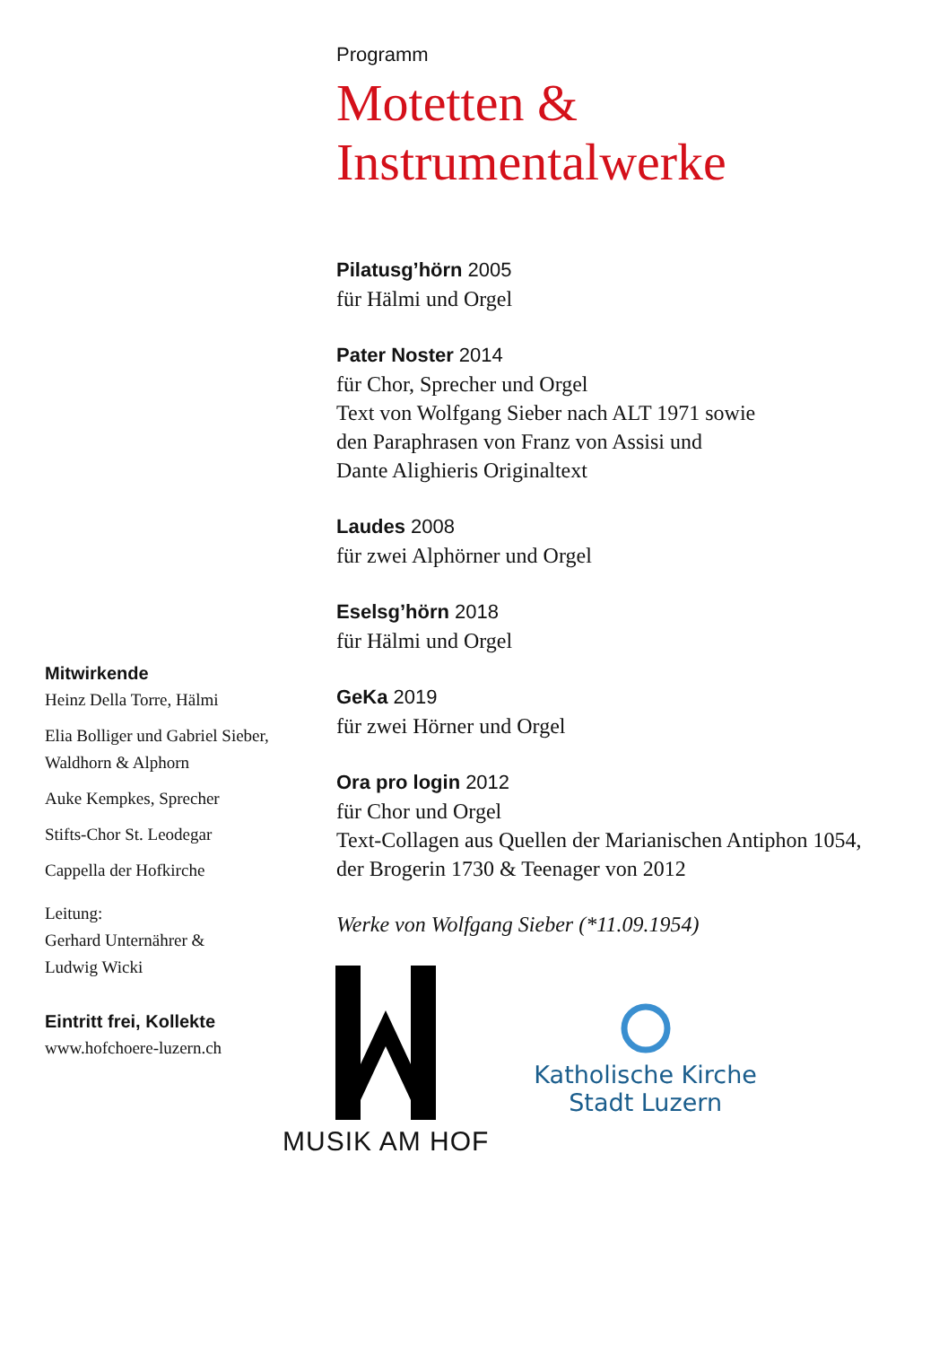Mitwirkende
Heinz Della Torre, Hälmi
Elia Bolliger und Gabriel Sieber,
Waldhorn & Alphorn
Auke Kempkes, Sprecher
Stifts-Chor St. Leodegar
Cappella der Hofkirche
Leitung:
Gerhard Unternährer &
Ludwig Wicki
Eintritt frei, Kollekte
www.hofchoere-luzern.ch
Programm
Motetten &
Instrumentalwerke
Pilatusg’hörn 2005
für Hälmi und Orgel
Pater Noster 2014
für Chor, Sprecher und Orgel
Text von Wolfgang Sieber nach ALT 1971 sowie
den Paraphrasen von Franz von Assisi und
Dante Alighieris Originaltext
Laudes 2008
für zwei Alphörner und Orgel
Eselsg’hörn 2018
für Hälmi und Orgel
GeKa 2019
für zwei Hörner und Orgel
Ora pro login 2012
für Chor und Orgel
Text-Collagen aus Quellen der Marianischen Antiphon 1054,
der Brogerin 1730 & Teenager von 2012
Werke von Wolfgang Sieber (*11.09.1954)
MUSIK AM HOF
Katholische Kirche
Stadt Luzern